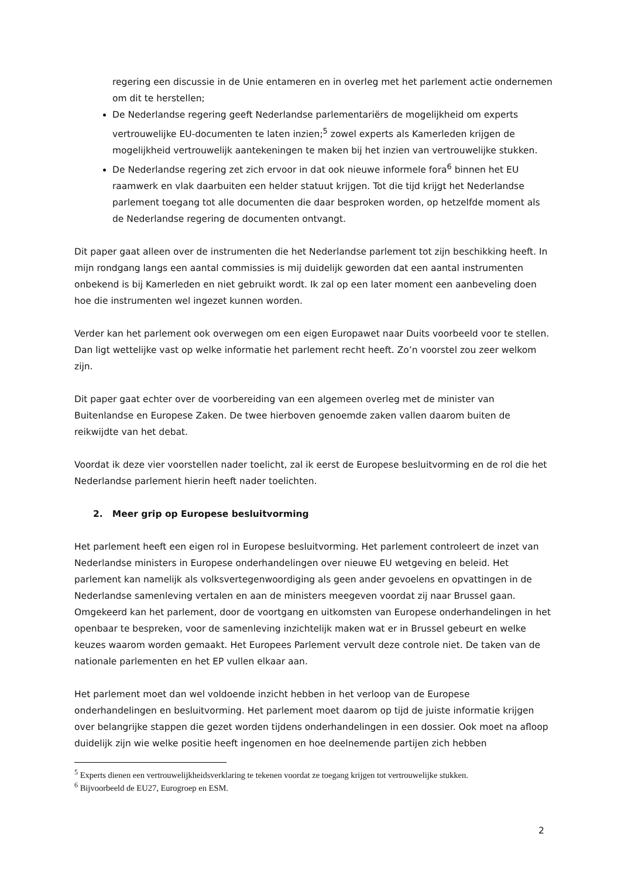regering een discussie in de Unie entameren en in overleg met het parlement actie ondernemen om dit te herstellen;
De Nederlandse regering geeft Nederlandse parlementariërs de mogelijkheid om experts vertrouwelijke EU-documenten te laten inzien;<sup>5</sup> zowel experts als Kamerleden krijgen de mogelijkheid vertrouwelijk aantekeningen te maken bij het inzien van vertrouwelijke stukken.
De Nederlandse regering zet zich ervoor in dat ook nieuwe informele fora<sup>6</sup> binnen het EU raamwerk en vlak daarbuiten een helder statuut krijgen. Tot die tijd krijgt het Nederlandse parlement toegang tot alle documenten die daar besproken worden, op hetzelfde moment als de Nederlandse regering de documenten ontvangt.
Dit paper gaat alleen over de instrumenten die het Nederlandse parlement tot zijn beschikking heeft. In mijn rondgang langs een aantal commissies is mij duidelijk geworden dat een aantal instrumenten onbekend is bij Kamerleden en niet gebruikt wordt. Ik zal op een later moment een aanbeveling doen hoe die instrumenten wel ingezet kunnen worden.
Verder kan het parlement ook overwegen om een eigen Europawet naar Duits voorbeeld voor te stellen. Dan ligt wettelijke vast op welke informatie het parlement recht heeft. Zo’n voorstel zou zeer welkom zijn.
Dit paper gaat echter over de voorbereiding van een algemeen overleg met de minister van Buitenlandse en Europese Zaken. De twee hierboven genoemde zaken vallen daarom buiten de reikwijdte van het debat.
Voordat ik deze vier voorstellen nader toelicht, zal ik eerst de Europese besluitvorming en de rol die het Nederlandse parlement hierin heeft nader toelichten.
2. Meer grip op Europese besluitvorming
Het parlement heeft een eigen rol in Europese besluitvorming. Het parlement controleert de inzet van Nederlandse ministers in Europese onderhandelingen over nieuwe EU wetgeving en beleid. Het parlement kan namelijk als volksvertegenwoordiging als geen ander gevoelens en opvattingen in de Nederlandse samenleving vertalen en aan de ministers meegeven voordat zij naar Brussel gaan. Omgekeerd kan het parlement, door de voortgang en uitkomsten van Europese onderhandelingen in het openbaar te bespreken, voor de samenleving inzichtelijk maken wat er in Brussel gebeurt en welke keuzes waarom worden gemaakt. Het Europees Parlement vervult deze controle niet. De taken van de nationale parlementen en het EP vullen elkaar aan.
Het parlement moet dan wel voldoende inzicht hebben in het verloop van de Europese onderhandelingen en besluitvorming. Het parlement moet daarom op tijd de juiste informatie krijgen over belangrijke stappen die gezet worden tijdens onderhandelingen in een dossier. Ook moet na afloop duidelijk zijn wie welke positie heeft ingenomen en hoe deelnemende partijen zich hebben
<sup>5</sup> Experts dienen een vertrouwelijkheidsverklaring te tekenen voordat ze toegang krijgen tot vertrouwelijke stukken.
<sup>6</sup> Bijvoorbeeld de EU27, Eurogroep en ESM.
2